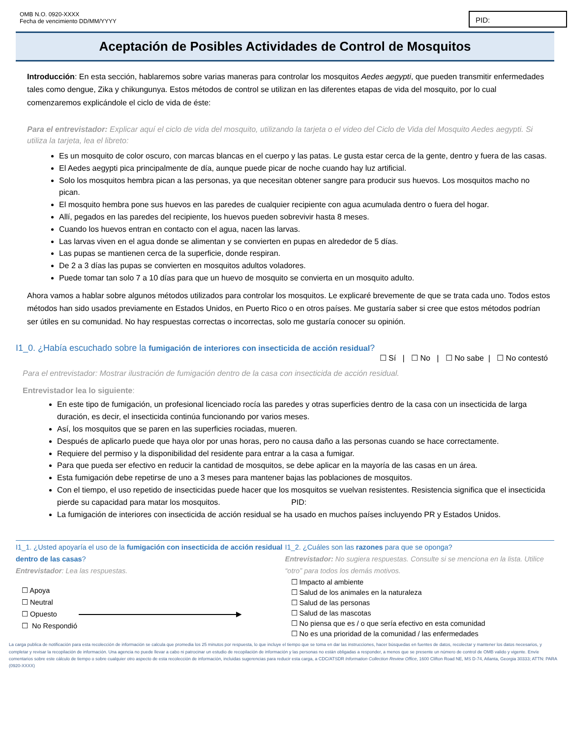OMB N.O. 0920-XXXX
Fecha de vencimiento DD/MM/YYYY
PID:
Aceptación de Posibles Actividades de Control de Mosquitos
Introducción: En esta sección, hablaremos sobre varias maneras para controlar los mosquitos Aedes aegypti, que pueden transmitir enfermedades tales como dengue, Zika y chikungunya. Estos métodos de control se utilizan en las diferentes etapas de vida del mosquito, por lo cual comenzaremos explicándole el ciclo de vida de éste:
Para el entrevistador: Explicar aquí el ciclo de vida del mosquito, utilizando la tarjeta o el video del Ciclo de Vida del Mosquito Aedes aegypti. Si utiliza la tarjeta, lea el libreto:
Es un mosquito de color oscuro, con marcas blancas en el cuerpo y las patas. Le gusta estar cerca de la gente, dentro y fuera de las casas.
El Aedes aegypti pica principalmente de día, aunque puede picar de noche cuando hay luz artificial.
Solo los mosquitos hembra pican a las personas, ya que necesitan obtener sangre para producir sus huevos. Los mosquitos macho no pican.
El mosquito hembra pone sus huevos en las paredes de cualquier recipiente con agua acumulada dentro o fuera del hogar.
Allí, pegados en las paredes del recipiente, los huevos pueden sobrevivir hasta 8 meses.
Cuando los huevos entran en contacto con el agua, nacen las larvas.
Las larvas viven en el agua donde se alimentan y se convierten en pupas en alrededor de 5 días.
Las pupas se mantienen cerca de la superficie, donde respiran.
De 2 a 3 días las pupas se convierten en mosquitos adultos voladores.
Puede tomar tan solo 7 a 10 días para que un huevo de mosquito se convierta en un mosquito adulto.
Ahora vamos a hablar sobre algunos métodos utilizados para controlar los mosquitos. Le explicaré brevemente de que se trata cada uno. Todos estos métodos han sido usados previamente en Estados Unidos, en Puerto Rico o en otros países. Me gustaría saber si cree que estos métodos podrían ser útiles en su comunidad. No hay respuestas correctas o incorrectas, solo me gustaría conocer su opinión.
I1_0. ¿Había escuchado sobre la fumigación de interiores con insecticida de acción residual?
☐ Sí | ☐ No | ☐ No sabe | ☐ No contestó
Para el entrevistador: Mostrar ilustración de fumigación dentro de la casa con insecticida de acción residual.
Entrevistador lea lo siguiente:
En este tipo de fumigación, un profesional licenciado rocía las paredes y otras superficies dentro de la casa con un insecticida de larga duración, es decir, el insecticida continúa funcionando por varios meses.
Así, los mosquitos que se paren en las superficies rociadas, mueren.
Después de aplicarlo puede que haya olor por unas horas, pero no causa daño a las personas cuando se hace correctamente.
Requiere del permiso y la disponibilidad del residente para entrar a la casa a fumigar.
Para que pueda ser efectivo en reducir la cantidad de mosquitos, se debe aplicar en la mayoría de las casas en un área.
Esta fumigación debe repetirse de uno a 3 meses para mantener bajas las poblaciones de mosquitos.
Con el tiempo, el uso repetido de insecticidas puede hacer que los mosquitos se vuelvan resistentes. Resistencia significa que el insecticida pierde su capacidad para matar los mosquitos. PID:
La fumigación de interiores con insecticida de acción residual se ha usado en muchos países incluyendo PR y Estados Unidos.
I1_1. ¿Usted apoyaría el uso de la fumigación con insecticida de acción residual dentro de las casas?
Entrevistador: Lea las respuestas.
☐ Apoya
☐ Neutral
☐ Opuesto ▶
☐ No Respondió
I1_2. ¿Cuáles son las razones para que se oponga?
Entrevistador: No sugiera respuestas. Consulte si se menciona en la lista. Utilice “otro” para todos los demás motivos.
☐ Impacto al ambiente
☐ Salud de los animales en la naturaleza
☐ Salud de las personas
☐ Salud de las mascotas
☐ No piensa que es / o que sería efectivo en esta comunidad
☐ No es una prioridad de la comunidad / las enfermedades
La carga publica de notificación para esta recolección de información se calcula que promedia los 25 minutos por respuesta, lo que incluye el tiempo que se toma en dar las instrucciones, hacer búsquedas en fuentes de datos, recolectar y mantener los datos necesarios, y completar y revisar la recopilación de información. Una agencia no puede llevar a cabo ni patrocinar un estudio de recopilación de información y las personas no están obligadas a responder, a menos que se presente un número de control de OMB valido y vigente. Envíe comentarios sobre este cálculo de tiempo o sobre cualquier otro aspecto de esta recolección de información, incluidas sugerencias para reducir esta carga, a CDC/ATSDR Information Collection Review Office, 1600 Clifton Road NE, MS D-74, Atlanta, Georgia 30333; ATTN: PARA (0920-XXXX)